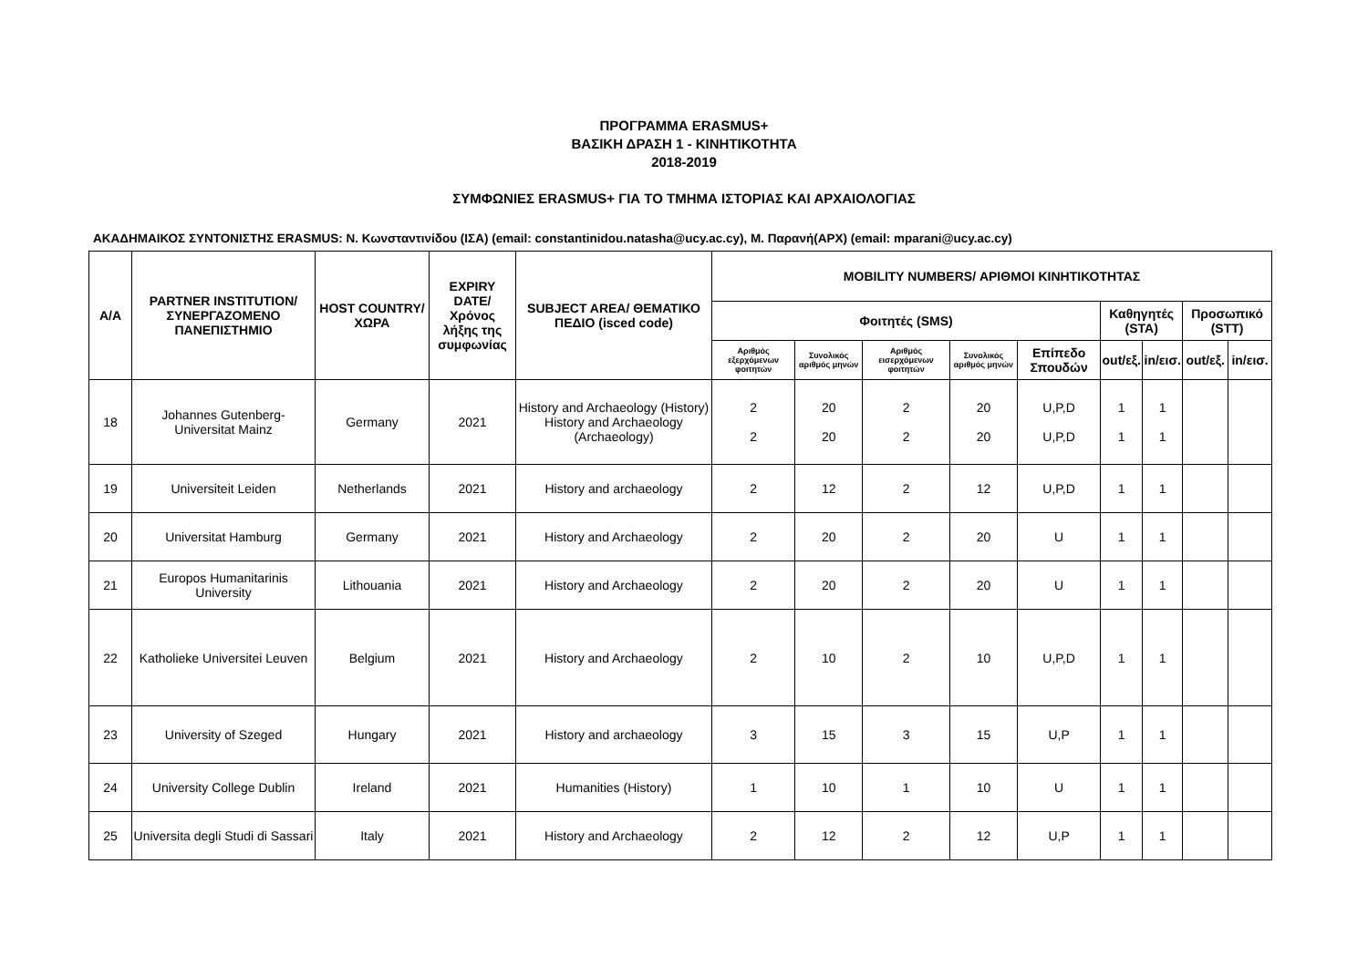ΠΡΟΓΡΑΜΜΑ ERASMUS+
ΒΑΣΙΚΗ ΔΡΑΣΗ 1 - ΚΙΝΗΤΙΚΟΤΗΤΑ
2018-2019
ΣΥΜΦΩΝΙΕΣ ERASMUS+ ΓΙΑ ΤΟ ΤΜΗΜΑ ΙΣΤΟΡΙΑΣ ΚΑΙ ΑΡΧΑΙΟΛΟΓΙΑΣ
ΑΚΑΔΗΜΑΙΚΟΣ ΣΥΝΤΟΝΙΣΤΗΣ ERASMUS: Ν. Κωνσταντινίδου (ΙΣΑ) (email: constantinidou.natasha@ucy.ac.cy), Μ. Παρανή(ΑΡΧ) (email: mparani@ucy.ac.cy)
| A/A | PARTNER INSTITUTION/ ΣΥΝΕΡΓΑΖΟΜΕΝΟ ΠΑΝΕΠΙΣΤΗΜΙΟ | HOST COUNTRY/ ΧΩΡΑ | EXPIRY DATE/ Χρόνος λήξης της συμφωνίας | SUBJECT AREA/ ΘΕΜΑΤΙΚΟ ΠΕΔΙΟ (isced code) | MOBILITY NUMBERS/ ΑΡΙΘΜΟΙ ΚΙΝΗΤΙΚΟΤΗΤΑΣ | | | | | | | | |
| --- | --- | --- | --- | --- | --- | --- | --- | --- | --- | --- | --- | --- | --- |
| | | | | | Φοιτητές (SMS) | | | | | Καθηγητές (STA) | | Προσωπικό (STT) | |
| | | | | | Αριθμός εξερχόμενων φοιτητών | Συνολικός αριθμός μηνών | Αριθμός εισερχόμενων φοιτητών | Συνολικός αριθμός μηνών | Επίπεδο Σπουδών | out/εξ. | in/εισ. | out/εξ. | in/εισ. |
| 18 | Johannes Gutenberg-Universitat Mainz | Germany | 2021 | History and Archaeology (History) History and Archaeology (Archaeology) | 2 2 | 20 20 | 2 2 | 20 20 | U,P,D U,P,D | 1 1 | 1 1 | | |
| 19 | Universiteit Leiden | Netherlands | 2021 | History and archaeology | 2 | 12 | 2 | 12 | U,P,D | 1 | 1 | | |
| 20 | Universitat Hamburg | Germany | 2021 | History and Archaeology | 2 | 20 | 2 | 20 | U | 1 | 1 | | |
| 21 | Europos Humanitarinis University | Lithouania | 2021 | History and Archaeology | 2 | 20 | 2 | 20 | U | 1 | 1 | | |
| 22 | Katholieke Universitei Leuven | Belgium | 2021 | History and Archaeology | 2 | 10 | 2 | 10 | U,P,D | 1 | 1 | | |
| 23 | University of Szeged | Hungary | 2021 | History and archaeology | 3 | 15 | 3 | 15 | U,P | 1 | 1 | | |
| 24 | University College Dublin | Ireland | 2021 | Humanities (History) | 1 | 10 | 1 | 10 | U | 1 | 1 | | |
| 25 | Universita degli Studi di Sassari | Italy | 2021 | History and Archaeology | 2 | 12 | 2 | 12 | U,P | 1 | 1 | | |